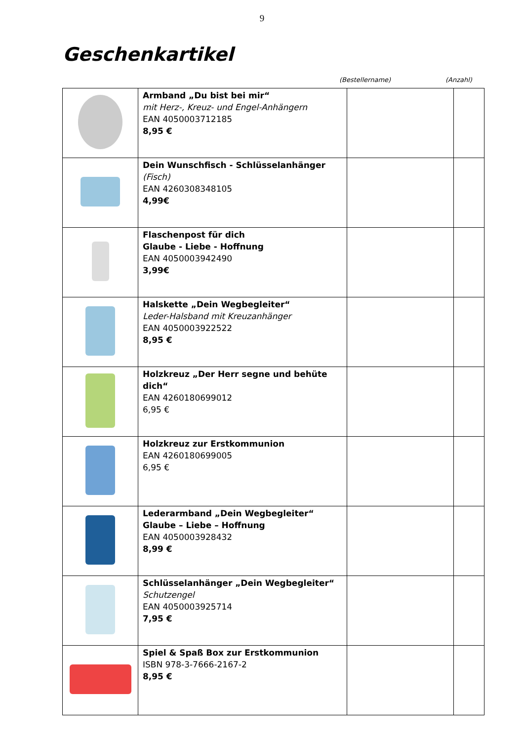9
Geschenkartikel
(Bestellername) (Anzahl)
| | Armband „Du bist bei mir“ mit Herz-, Kreuz- und Engel-Anhängern EAN 4050003712185 8,95 € | | |
| | Dein Wunschfisch - Schlüsselanhänger (Fisch) EAN 4260308348105 4,99€ | | |
| | Flaschenpost für dich Glaube - Liebe - Hoffnung EAN 4050003942490 3,99€ | | |
| | Halskette „Dein Wegbegleiter“ Leder-Halsband mit Kreuzanhänger EAN 4050003922522 8,95 € | | |
| | Holzkreuz „Der Herr segne und behüte dich“ EAN 4260180699012 6,95 € | | |
| | Holzkreuz zur Erstkommunion EAN 4260180699005 6,95 € | | |
| | Lederarmband „Dein Wegbegleiter“ Glaube – Liebe – Hoffnung EAN 4050003928432 8,99 € | | |
| | Schlüsselanhänger „Dein Wegbegleiter“ Schutzengel EAN 4050003925714 7,95 € | | |
| | Spiel & Spaß Box zur Erstkommunion ISBN 978-3-7666-2167-2 8,95 € | | |